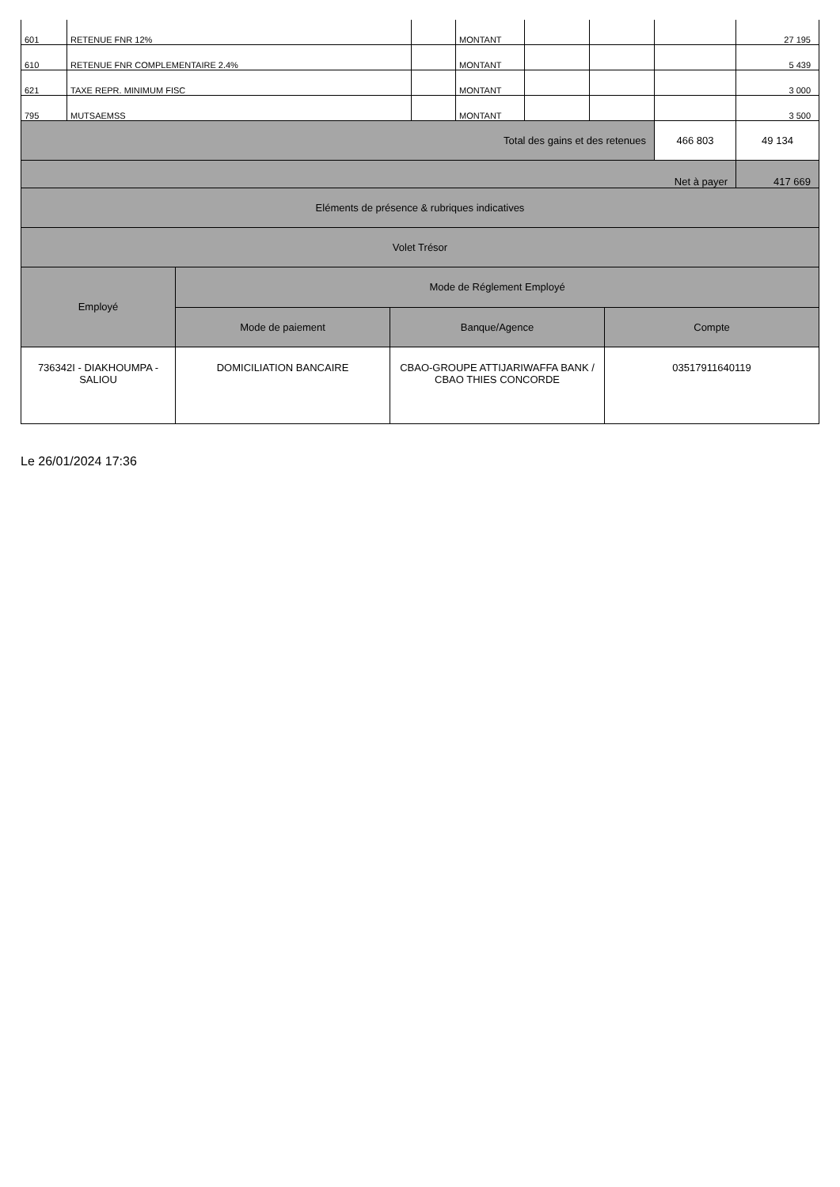| 601 | RETENUE FNR 12% | | MONTANT | | | | 27 195 |
| 610 | RETENUE FNR COMPLEMENTAIRE 2.4% | | MONTANT | | | | 5 439 |
| 621 | TAXE REPR. MINIMUM FISC | | MONTANT | | | | 3 000 |
| 795 | MUTSAEMSS | | MONTANT | | | | 3 500 |
| Total des gains et des retenues | | | | | | 466 803 | 49 134 |
| Net à payer | | | | | | | 417 669 |
| Eléments de présence & rubriques indicatives | | | | | | | |
| Volet Trésor | | | | | | | |
| Employé | Mode de Réglement Employé | | |
| --- | --- | --- | --- |
| | Mode de paiement | Banque/Agence | Compte |
| 736342I - DIAKHOUMPA - SALIOU | DOMICILIATION BANCAIRE | CBAO-GROUPE ATTIJARIWAFFA BANK / CBAO THIES CONCORDE | 03517911640119 |
Le 26/01/2024 17:36